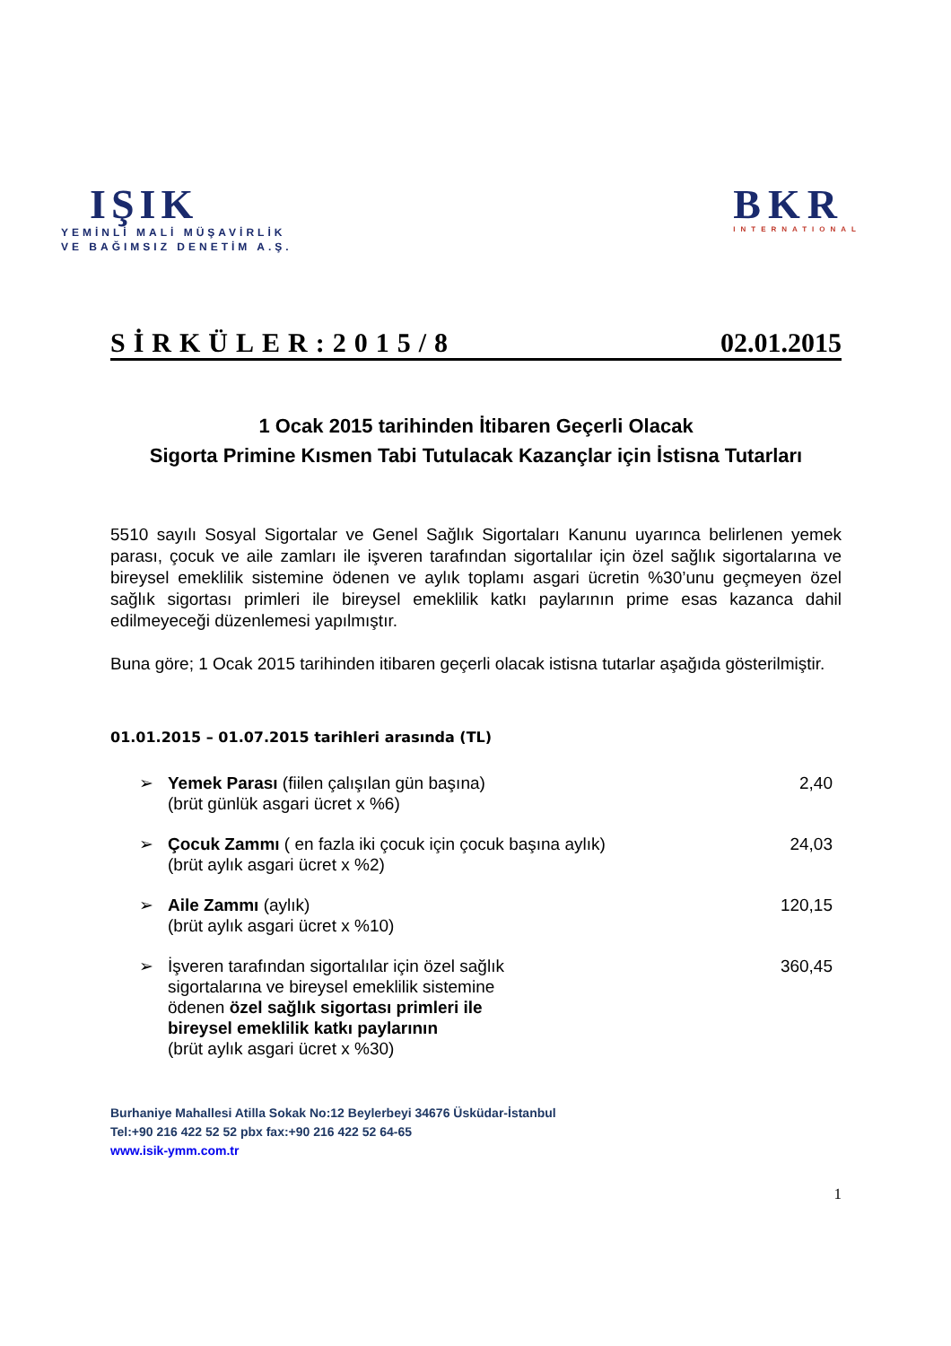IŞIK
YEMİNLİ MALİ MÜŞAVİRLİK
VE BAĞIMSIZ DENETİM A.Ş.
BKR
INTERNATIONAL
SİRKÜLER:2015/8 02.01.2015
1 Ocak 2015 tarihinden İtibaren Geçerli Olacak
Sigorta Primine Kısmen Tabi Tutulacak Kazançlar için İstisna Tutarları
5510 sayılı Sosyal Sigortalar ve Genel Sağlık Sigortaları Kanunu uyarınca belirlenen yemek parası, çocuk ve aile zamları ile işveren tarafından sigortalılar için özel sağlık sigortalarına ve bireysel emeklilik sistemine ödenen ve aylık toplamı asgari ücretin %30’unu geçmeyen özel sağlık sigortası primleri ile bireysel emeklilik katkı paylarının prime esas kazanca dahil edilmeyeceği düzenlemesi yapılmıştır.
Buna göre; 1 Ocak 2015 tarihinden itibaren geçerli olacak istisna tutarlar aşağıda gösterilmiştir.
01.01.2015 – 01.07.2015 tarihleri arasında (TL)
➢ Yemek Parası (fiilen çalışılan gün başına)
(brüt günlük asgari ücret x %6) 2,40
➢ Çocuk Zammı ( en fazla iki çocuk için çocuk başına aylık)
(brüt aylık asgari ücret x %2) 24,03
➢ Aile Zammı (aylık)
(brüt aylık asgari ücret x %10) 120,15
➢ İşveren tarafından sigortalılar için özel sağlık
sigortalarına ve bireysel emeklilik sistemine
ödenen özel sağlık sigortası primleri ile
bireysel emeklilik katkı paylarının
(brüt aylık asgari ücret x %30) 360,45
Burhaniye Mahallesi Atilla Sokak No:12 Beylerbeyi 34676 Üsküdar-İstanbul
Tel:+90 216 422 52 52 pbx fax:+90 216 422 52 64-65
www.isik-ymm.com.tr
1